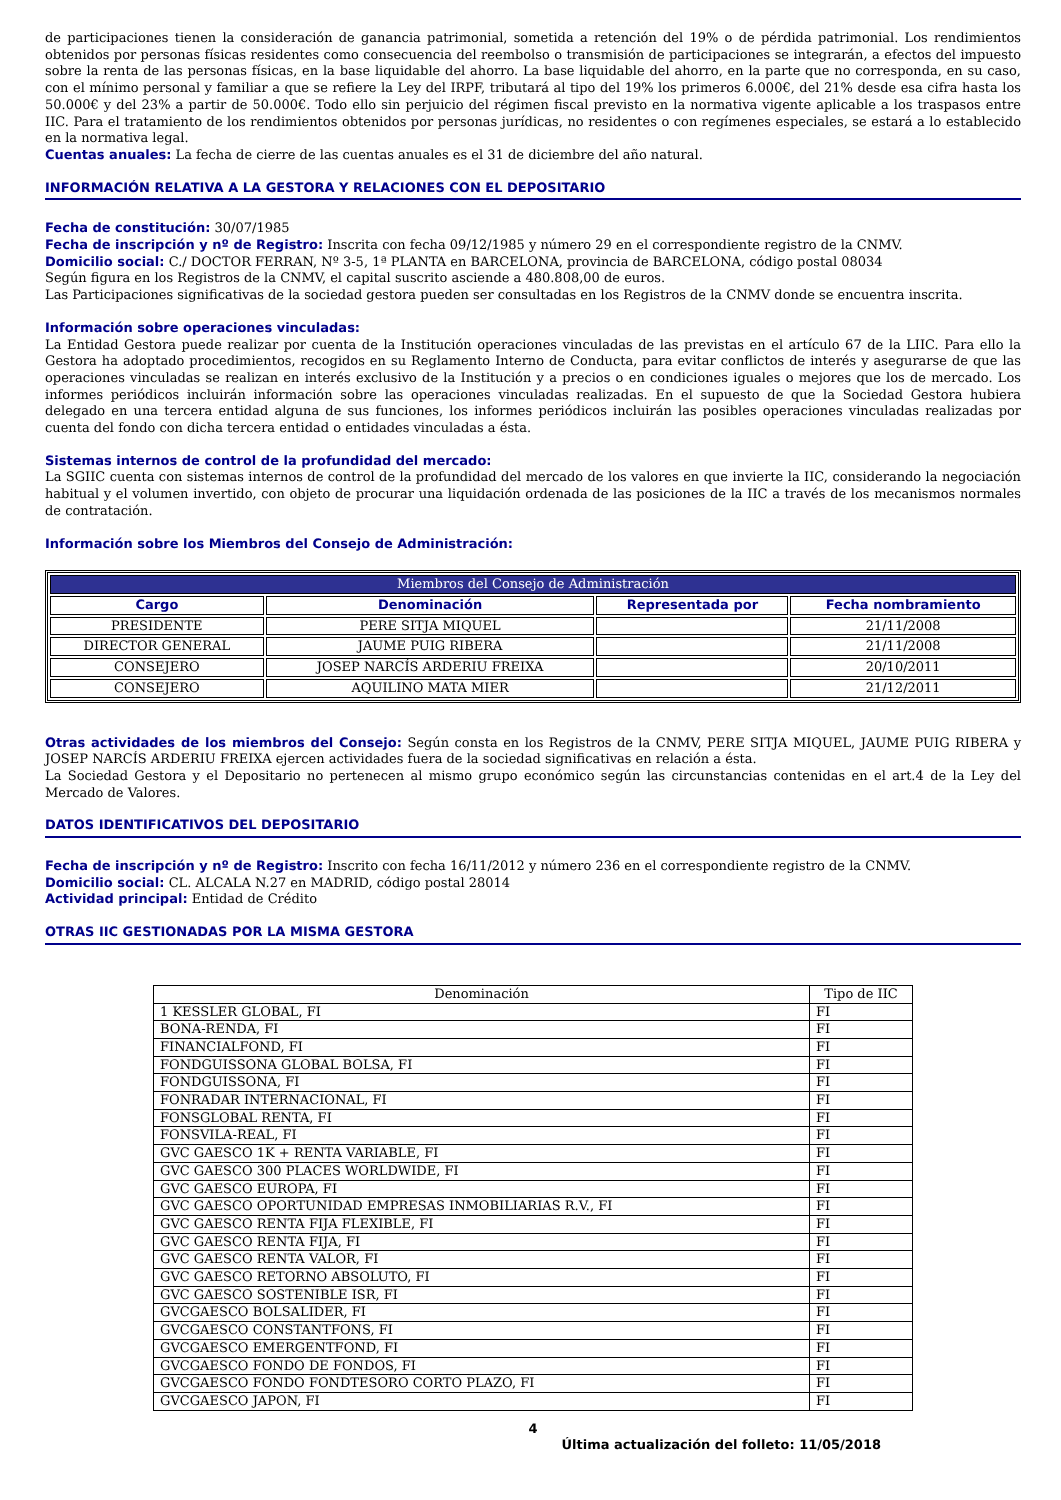de participaciones tienen la consideración de ganancia patrimonial, sometida a retención del 19% o de pérdida patrimonial. Los rendimientos obtenidos por personas físicas residentes como consecuencia del reembolso o transmisión de participaciones se integrarán, a efectos del impuesto sobre la renta de las personas físicas, en la base liquidable del ahorro. La base liquidable del ahorro, en la parte que no corresponda, en su caso, con el mínimo personal y familiar a que se refiere la Ley del IRPF, tributará al tipo del 19% los primeros 6.000€, del 21% desde esa cifra hasta los 50.000€ y del 23% a partir de 50.000€. Todo ello sin perjuicio del régimen fiscal previsto en la normativa vigente aplicable a los traspasos entre IIC. Para el tratamiento de los rendimientos obtenidos por personas jurídicas, no residentes o con regímenes especiales, se estará a lo establecido en la normativa legal.
Cuentas anuales: La fecha de cierre de las cuentas anuales es el 31 de diciembre del año natural.
INFORMACIÓN RELATIVA A LA GESTORA Y RELACIONES CON EL DEPOSITARIO
Fecha de constitución: 30/07/1985
Fecha de inscripción y nº de Registro: Inscrita con fecha 09/12/1985 y número 29 en el correspondiente registro de la CNMV.
Domicilio social: C./ DOCTOR FERRAN, Nº 3-5, 1ª PLANTA en BARCELONA, provincia de BARCELONA, código postal 08034
Según figura en los Registros de la CNMV, el capital suscrito asciende a 480.808,00 de euros.
Las Participaciones significativas de la sociedad gestora pueden ser consultadas en los Registros de la CNMV donde se encuentra inscrita.
Información sobre operaciones vinculadas:
La Entidad Gestora puede realizar por cuenta de la Institución operaciones vinculadas de las previstas en el artículo 67 de la LIIC. Para ello la Gestora ha adoptado procedimientos, recogidos en su Reglamento Interno de Conducta, para evitar conflictos de interés y asegurarse de que las operaciones vinculadas se realizan en interés exclusivo de la Institución y a precios o en condiciones iguales o mejores que los de mercado. Los informes periódicos incluirán información sobre las operaciones vinculadas realizadas. En el supuesto de que la Sociedad Gestora hubiera delegado en una tercera entidad alguna de sus funciones, los informes periódicos incluirán las posibles operaciones vinculadas realizadas por cuenta del fondo con dicha tercera entidad o entidades vinculadas a ésta.
Sistemas internos de control de la profundidad del mercado:
La SGIIC cuenta con sistemas internos de control de la profundidad del mercado de los valores en que invierte la IIC, considerando la negociación habitual y el volumen invertido, con objeto de procurar una liquidación ordenada de las posiciones de la IIC a través de los mecanismos normales de contratación.
Información sobre los Miembros del Consejo de Administración:
| Miembros del Consejo de Administración | | | |
| --- | --- | --- | --- |
| Cargo | Denominación | Representada por | Fecha nombramiento |
| PRESIDENTE | PERE SITJA MIQUEL | | 21/11/2008 |
| DIRECTOR GENERAL | JAUME PUIG RIBERA | | 21/11/2008 |
| CONSEJERO | JOSEP NARCÍS ARDERIU FREIXA | | 20/10/2011 |
| CONSEJERO | AQUILINO MATA MIER | | 21/12/2011 |
Otras actividades de los miembros del Consejo: Según consta en los Registros de la CNMV, PERE SITJA MIQUEL, JAUME PUIG RIBERA y JOSEP NARCÍS ARDERIU FREIXA ejercen actividades fuera de la sociedad significativas en relación a ésta.
La Sociedad Gestora y el Depositario no pertenecen al mismo grupo económico según las circunstancias contenidas en el art.4 de la Ley del Mercado de Valores.
DATOS IDENTIFICATIVOS DEL DEPOSITARIO
Fecha de inscripción y nº de Registro: Inscrito con fecha 16/11/2012 y número 236 en el correspondiente registro de la CNMV.
Domicilio social: CL. ALCALA N.27 en MADRID, código postal 28014
Actividad principal: Entidad de Crédito
OTRAS IIC GESTIONADAS POR LA MISMA GESTORA
| Denominación | Tipo de IIC |
| --- | --- |
| 1 KESSLER GLOBAL, FI | FI |
| BONA-RENDA, FI | FI |
| FINANCIALFOND, FI | FI |
| FONDGUISSONA GLOBAL BOLSA, FI | FI |
| FONDGUISSONA, FI | FI |
| FONRADAR INTERNACIONAL, FI | FI |
| FONSGLOBAL RENTA, FI | FI |
| FONSVILA-REAL, FI | FI |
| GVC GAESCO 1K + RENTA VARIABLE, FI | FI |
| GVC GAESCO 300 PLACES WORLDWIDE, FI | FI |
| GVC GAESCO EUROPA, FI | FI |
| GVC GAESCO OPORTUNIDAD EMPRESAS INMOBILIARIAS R.V., FI | FI |
| GVC GAESCO RENTA FIJA FLEXIBLE, FI | FI |
| GVC GAESCO RENTA FIJA, FI | FI |
| GVC GAESCO RENTA VALOR, FI | FI |
| GVC GAESCO RETORNO ABSOLUTO, FI | FI |
| GVC GAESCO SOSTENIBLE ISR, FI | FI |
| GVCGAESCO BOLSALIDER, FI | FI |
| GVCGAESCO CONSTANTFONS, FI | FI |
| GVCGAESCO EMERGENTFOND, FI | FI |
| GVCGAESCO FONDO DE FONDOS, FI | FI |
| GVCGAESCO FONDO FONDTESORO CORTO PLAZO, FI | FI |
| GVCGAESCO JAPON, FI | FI |
4
Última actualización del folleto: 11/05/2018